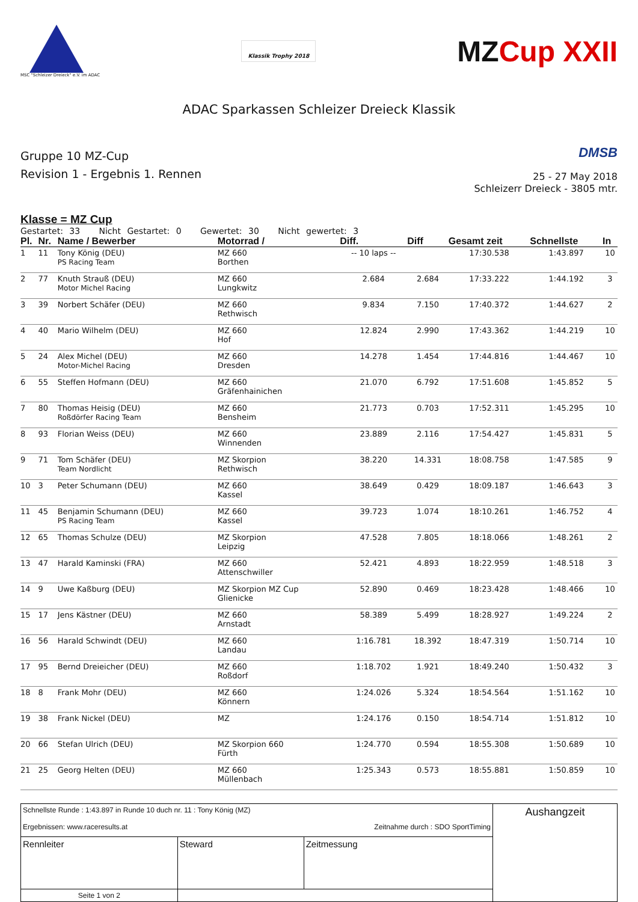MSC "Schleizer Dreieck" e.V. im ADAC
Klassik Trophy 2018
MZCup XXII
ADAC Sparkassen Schleizer Dreieck Klassik
Gruppe 10 MZ-Cup
Revision 1 - Ergebnis 1. Rennen
DMSB
25 - 27 May 2018
Schleizerr Dreieck - 3805 mtr.
Klasse = MZ Cup
Gestartet: 33 Nicht Gestartet: 0 Gewertet: 30 Nicht gewertet: 3
| Pl. | Nr. | Name / Bewerber | Motorrad / | Diff. | Diff | Gesamt zeit | Schnellste | In |
| --- | --- | --- | --- | --- | --- | --- | --- | --- |
| 1 | 11 | Tony König (DEU) PS Racing Team | MZ 660 Borthen | -- 10 laps -- | | 17:30.538 | 1:43.897 | 10 |
| 2 | 77 | Knuth Strauß (DEU) Motor Michel Racing | MZ 660 Lungkwitz | 2.684 | 2.684 | 17:33.222 | 1:44.192 | 3 |
| 3 | 39 | Norbert Schäfer (DEU) | MZ 660 Rethwisch | 9.834 | 7.150 | 17:40.372 | 1:44.627 | 2 |
| 4 | 40 | Mario Wilhelm (DEU) | MZ 660 Hof | 12.824 | 2.990 | 17:43.362 | 1:44.219 | 10 |
| 5 | 24 | Alex Michel (DEU) Motor-Michel Racing | MZ 660 Dresden | 14.278 | 1.454 | 17:44.816 | 1:44.467 | 10 |
| 6 | 55 | Steffen Hofmann (DEU) | MZ 660 Gräfenhainichen | 21.070 | 6.792 | 17:51.608 | 1:45.852 | 5 |
| 7 | 80 | Thomas Heisig (DEU) Roßdörfer Racing Team | MZ 660 Bensheim | 21.773 | 0.703 | 17:52.311 | 1:45.295 | 10 |
| 8 | 93 | Florian Weiss (DEU) | MZ 660 Winnenden | 23.889 | 2.116 | 17:54.427 | 1:45.831 | 5 |
| 9 | 71 | Tom Schäfer (DEU) Team Nordlicht | MZ Skorpion Rethwisch | 38.220 | 14.331 | 18:08.758 | 1:47.585 | 9 |
| 10 | 3 | Peter Schumann (DEU) | MZ 660 Kassel | 38.649 | 0.429 | 18:09.187 | 1:46.643 | 3 |
| 11 | 45 | Benjamin Schumann (DEU) PS Racing Team | MZ 660 Kassel | 39.723 | 1.074 | 18:10.261 | 1:46.752 | 4 |
| 12 | 65 | Thomas Schulze (DEU) | MZ Skorpion Leipzig | 47.528 | 7.805 | 18:18.066 | 1:48.261 | 2 |
| 13 | 47 | Harald Kaminski (FRA) | MZ 660 Attenschwiller | 52.421 | 4.893 | 18:22.959 | 1:48.518 | 3 |
| 14 | 9 | Uwe Kaßburg (DEU) | MZ Skorpion MZ Cup Glienicke | 52.890 | 0.469 | 18:23.428 | 1:48.466 | 10 |
| 15 | 17 | Jens Kästner (DEU) | MZ 660 Arnstadt | 58.389 | 5.499 | 18:28.927 | 1:49.224 | 2 |
| 16 | 56 | Harald Schwindt (DEU) | MZ 660 Landau | 1:16.781 | 18.392 | 18:47.319 | 1:50.714 | 10 |
| 17 | 95 | Bernd Dreieicher (DEU) | MZ 660 Roßdorf | 1:18.702 | 1.921 | 18:49.240 | 1:50.432 | 3 |
| 18 | 8 | Frank Mohr (DEU) | MZ 660 Könnern | 1:24.026 | 5.324 | 18:54.564 | 1:51.162 | 10 |
| 19 | 38 | Frank Nickel (DEU) | MZ | 1:24.176 | 0.150 | 18:54.714 | 1:51.812 | 10 |
| 20 | 66 | Stefan Ulrich (DEU) | MZ Skorpion 660 Fürth | 1:24.770 | 0.594 | 18:55.308 | 1:50.689 | 10 |
| 21 | 25 | Georg Helten (DEU) | MZ 660 Müllenbach | 1:25.343 | 0.573 | 18:55.881 | 1:50.859 | 10 |
| Schnellste Runde : 1:43.897 in Runde 10 duch nr. 11 : Tony König (MZ) Ergebnissen: www.raceresults.at Zeitnahme durch : SDO SportTiming | | | Aushangzeit |
| Rennleiter | Steward | Zeitmessung | |
| Seite 1 von 2 | | | |